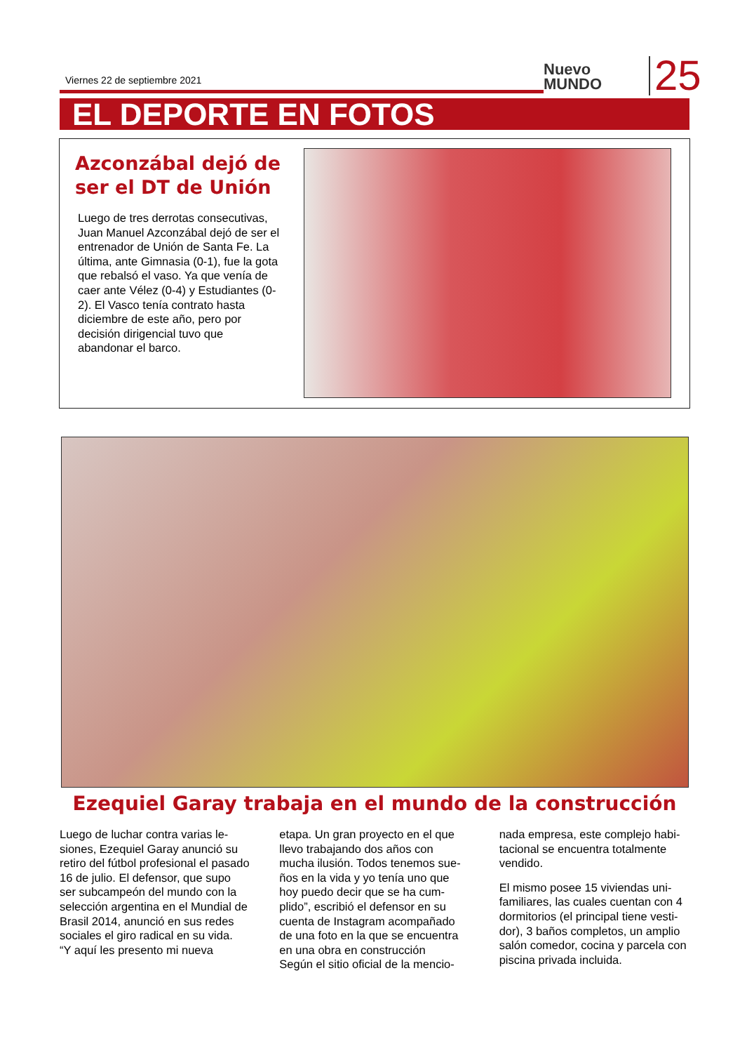Viernes 22 de septiembre 2021
Nuevo
MUNDO
25
EL DEPORTE EN FOTOS
Azconzábal dejó de ser el DT de Unión
Luego de tres derrotas consecutivas, Juan Manuel Azconzá­bal dejó de ser el entrenador de Unión de Santa Fe. La última, ante Gimnasia (0-1), fue la gota que re­balsó el vaso. Ya que venía de caer ante Vélez (0-4) y Estudiantes (0-2). El Vasco tenía contrato hasta diciem­bre de este año, pero por decisión di­rigencial tuvo que abandonar el barco.
Ezequiel Garay trabaja en el mundo de la construcción
Luego de luchar contra varias le­siones, Ezequiel Garay anunció su retiro del fútbol profesional el pa­sado 16 de julio. El defensor, que supo ser subcampeón del mundo con la selección argentina en el Mundial de Brasil 2014, anunció en sus redes sociales el giro radical en su vida.
“Y aquí les presento mi nueva
etapa. Un gran proyecto en el que llevo trabajando dos años con mucha ilusión. Todos tenemos sue­ños en la vida y yo tenía uno que hoy puedo decir que se ha cum­plido”, escribió el defensor en su cuenta de Instagram acompañado de una foto en la que se encuentra en una obra en construcción
Según el sitio oficial de la mencio-
nada empresa, este complejo habi­tacional se encuentra totalmente vendido.
El mismo posee 15 viviendas uni­familiares, las cuales cuentan con 4 dormitorios (el principal tiene vesti­dor), 3 baños completos, un amplio salón comedor, cocina y parcela con piscina privada incluida.